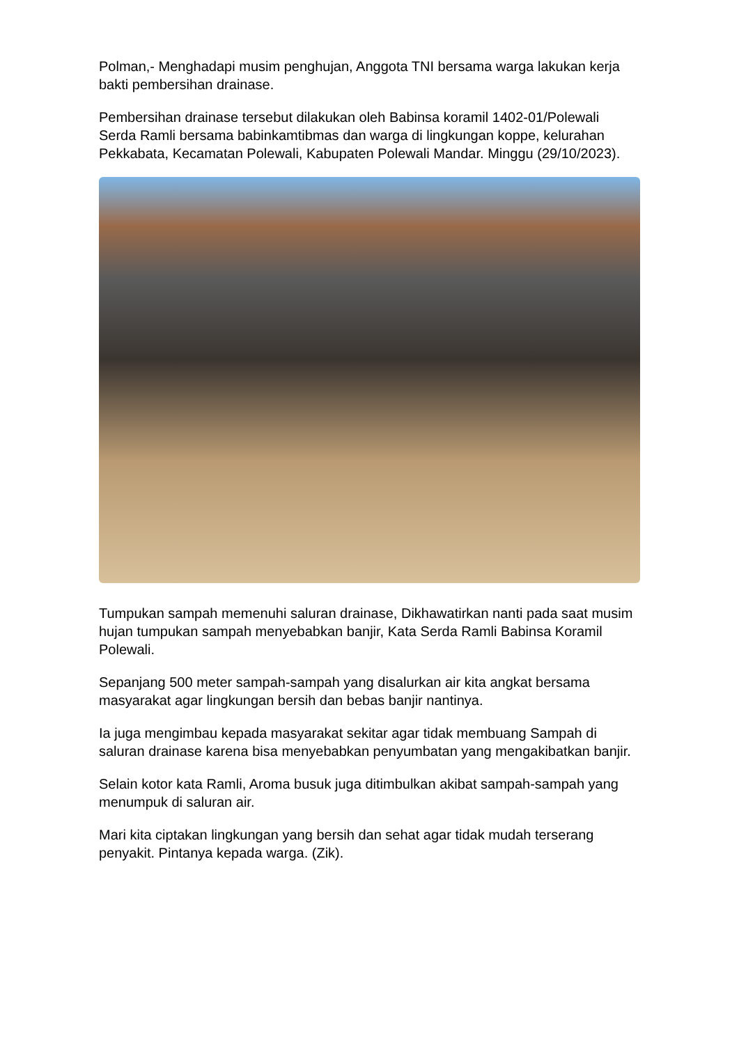Polman,- Menghadapi musim penghujan, Anggota TNI bersama warga lakukan kerja bakti pembersihan drainase.
Pembersihan drainase tersebut dilakukan oleh Babinsa koramil 1402-01/Polewali Serda Ramli bersama babinkamtibmas dan warga di lingkungan koppe, kelurahan Pekkabata, Kecamatan Polewali, Kabupaten Polewali Mandar. Minggu (29/10/2023).
Tumpukan sampah memenuhi saluran drainase, Dikhawatirkan nanti pada saat musim hujan tumpukan sampah menyebabkan banjir, Kata Serda Ramli Babinsa Koramil Polewali.
Sepanjang 500 meter sampah-sampah yang disalurkan air kita angkat bersama masyarakat agar lingkungan bersih dan bebas banjir nantinya.
Ia juga mengimbau kepada masyarakat sekitar agar tidak membuang Sampah di saluran drainase karena bisa menyebabkan penyumbatan yang mengakibatkan banjir.
Selain kotor kata Ramli, Aroma busuk juga ditimbulkan akibat sampah-sampah yang menumpuk di saluran air.
Mari kita ciptakan lingkungan yang bersih dan sehat agar tidak mudah terserang penyakit. Pintanya kepada warga. (Zik).